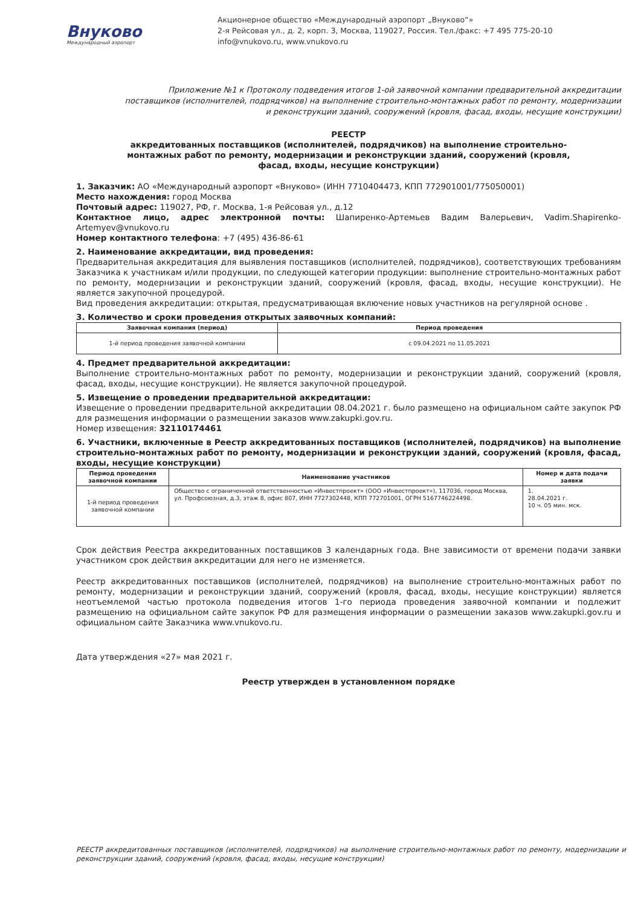Внуково
Международный аэропорт
Акционерное общество «Международный аэропорт „Внуково“»
2-я Рейсовая ул., д. 2, корп. 3, Москва, 119027, Россия. Тел./факс: +7 495 775-20-10
info@vnukovo.ru, www.vnukovo.ru
Приложение №1 к Протоколу подведения итогов 1-ой заявочной компании предварительной аккредитации поставщиков (исполнителей, подрядчиков) на выполнение строительно-монтажных работ по ремонту, модернизации и реконструкции зданий, сооружений (кровля, фасад, входы, несущие конструкции)
РЕЕСТР
аккредитованных поставщиков (исполнителей, подрядчиков) на выполнение строительно-монтажных работ по ремонту, модернизации и реконструкции зданий, сооружений (кровля, фасад, входы, несущие конструкции)
1. Заказчик: АО «Международный аэропорт «Внуково» (ИНН 7710404473, КПП 772901001/775050001)
Место нахождения: город Москва
Почтовый адрес: 119027, РФ, г. Москва, 1-я Рейсовая ул., д.12
Контактное лицо, адрес электронной почты: Шапиренко-Артемьев Вадим Валерьевич, Vadim.Shapirenko-Artemyev@vnukovo.ru
Номер контактного телефона: +7 (495) 436-86-61
2. Наименование аккредитации, вид проведения:
Предварительная аккредитация для выявления поставщиков (исполнителей, подрядчиков), соответствующих требованиям Заказчика к участникам и/или продукции, по следующей категории продукции: выполнение строительно-монтажных работ по ремонту, модернизации и реконструкции зданий, сооружений (кровля, фасад, входы, несущие конструкции). Не является закупочной процедурой.
Вид проведения аккредитации: открытая, предусматривающая включение новых участников на регулярной основе .
3. Количество и сроки проведения открытых заявочных компаний:
| Заявочная компания (период) | Период проведения |
| --- | --- |
| 1-й период проведения заявочной компании | с 09.04.2021 по 11.05.2021 |
4. Предмет предварительной аккредитации:
Выполнение строительно-монтажных работ по ремонту, модернизации и реконструкции зданий, сооружений (кровля, фасад, входы, несущие конструкции). Не является закупочной процедурой.
5. Извещение о проведении предварительной аккредитации:
Извещение о проведении предварительной аккредитации 08.04.2021 г. было размещено на официальном сайте закупок РФ для размещения информации о размещении заказов www.zakupki.gov.ru.
Номер извещения: 32110174461
6. Участники, включенные в Реестр аккредитованных поставщиков (исполнителей, подрядчиков) на выполнение строительно-монтажных работ по ремонту, модернизации и реконструкции зданий, сооружений (кровля, фасад, входы, несущие конструкции)
| Период проведения заявочной компании | Наименование участников | Номер и дата подачи заявки |
| --- | --- | --- |
| 1-й период проведения заявочной компании | Общество с ограниченной ответственностью «Инвестпроект» (ООО «Инвестпроект»), 117036, город Москва, ул. Профсоюзная, д.3, этаж 8, офис 807, ИНН 7727302448, КПП 772701001, ОГРН 5167746224498. | 1. 28.04.2021 г. 10 ч. 05 мин. мск. |
Срок действия Реестра аккредитованных поставщиков 3 календарных года. Вне зависимости от времени подачи заявки участником срок действия аккредитации для него не изменяется.
Реестр аккредитованных поставщиков (исполнителей, подрядчиков) на выполнение строительно-монтажных работ по ремонту, модернизации и реконструкции зданий, сооружений (кровля, фасад, входы, несущие конструкции) является неотъемлемой частью протокола подведения итогов 1-го периода проведения заявочной компании и подлежит размещению на официальном сайте закупок РФ для размещения информации о размещении заказов www.zakupki.gov.ru и официальном сайте Заказчика www.vnukovo.ru.
Дата утверждения «27» мая 2021 г.
Реестр утвержден в установленном порядке
РЕЕСТР аккредитованных поставщиков (исполнителей, подрядчиков) на выполнение строительно-монтажных работ по ремонту, модернизации и реконструкции зданий, сооружений (кровля, фасад, входы, несущие конструкции)